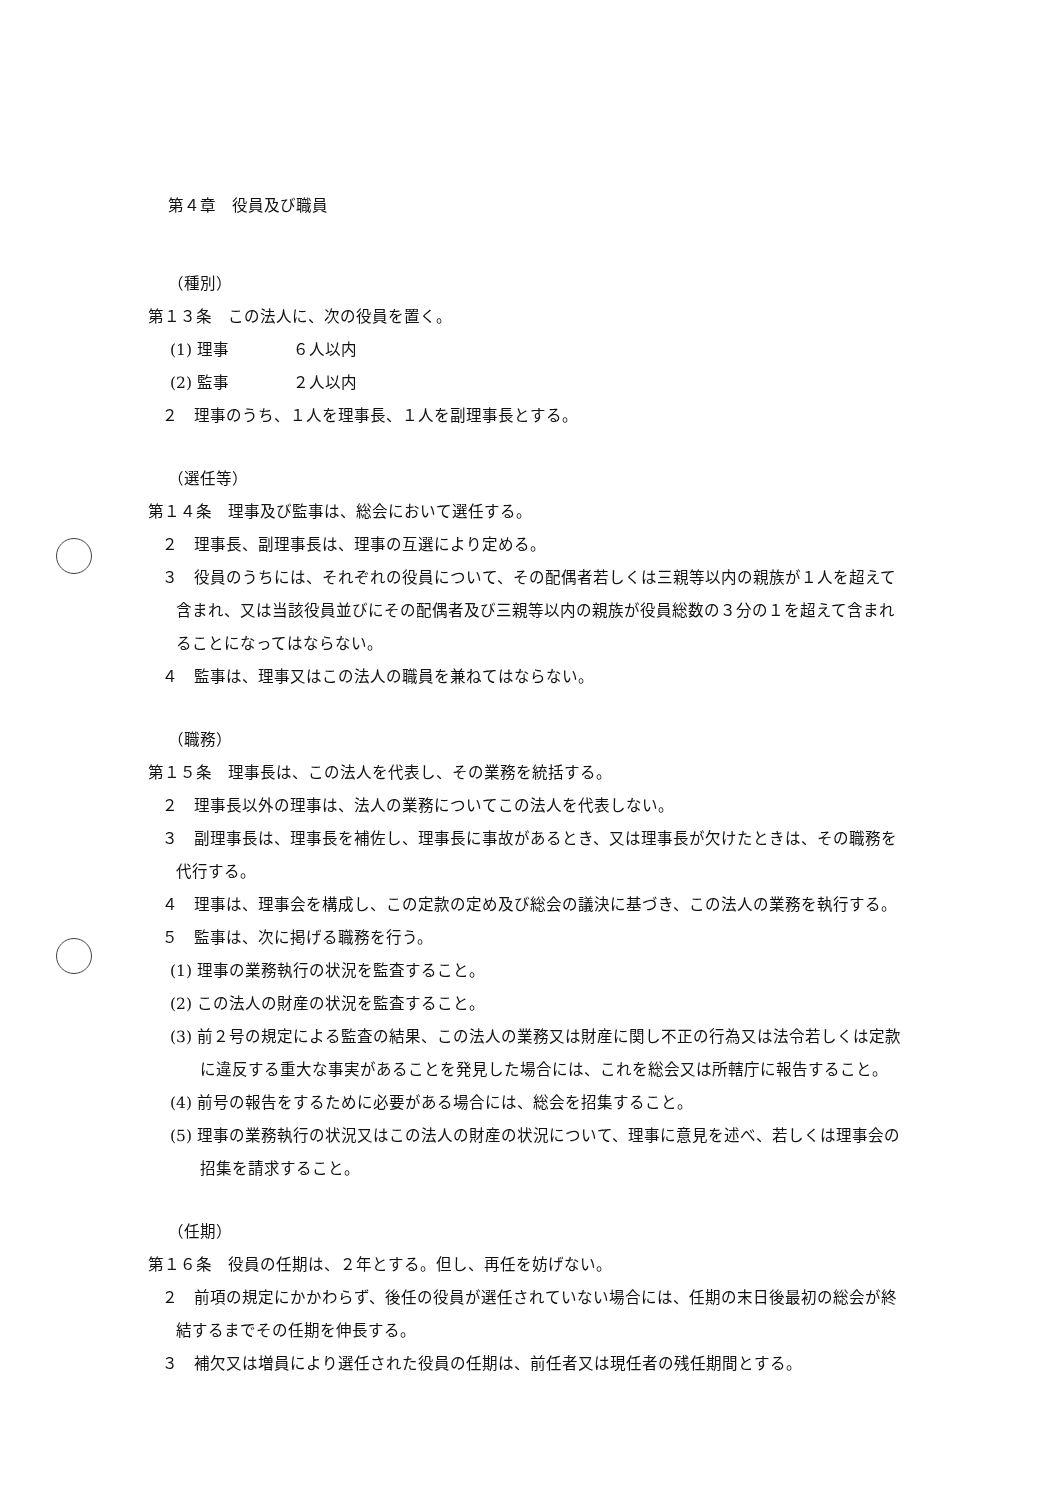第４章　役員及び職員
（種別）
第１３条　この法人に、次の役員を置く。
(1) 理事　　　　６人以内
(2) 監事　　　　２人以内
２　理事のうち、１人を理事長、１人を副理事長とする。
（選任等）
第１４条　理事及び監事は、総会において選任する。
２　理事長、副理事長は、理事の互選により定める。
３　役員のうちには、それぞれの役員について、その配偶者若しくは三親等以内の親族が１人を超えて含まれ、又は当該役員並びにその配偶者及び三親等以内の親族が役員総数の３分の１を超えて含まれることになってはならない。
４　監事は、理事又はこの法人の職員を兼ねてはならない。
（職務）
第１５条　理事長は、この法人を代表し、その業務を統括する。
２　理事長以外の理事は、法人の業務についてこの法人を代表しない。
３　副理事長は、理事長を補佐し、理事長に事故があるとき、又は理事長が欠けたときは、その職務を代行する。
４　理事は、理事会を構成し、この定款の定め及び総会の議決に基づき、この法人の業務を執行する。
５　監事は、次に掲げる職務を行う。
(1) 理事の業務執行の状況を監査すること。
(2) この法人の財産の状況を監査すること。
(3) 前２号の規定による監査の結果、この法人の業務又は財産に関し不正の行為又は法令若しくは定款に違反する重大な事実があることを発見した場合には、これを総会又は所轄庁に報告すること。
(4) 前号の報告をするために必要がある場合には、総会を招集すること。
(5) 理事の業務執行の状況又はこの法人の財産の状況について、理事に意見を述べ、若しくは理事会の招集を請求すること。
（任期）
第１６条　役員の任期は、２年とする。但し、再任を妨げない。
２　前項の規定にかかわらず、後任の役員が選任されていない場合には、任期の末日後最初の総会が終結するまでその任期を伸長する。
３　補欠又は増員により選任された役員の任期は、前任者又は現任者の残任期間とする。